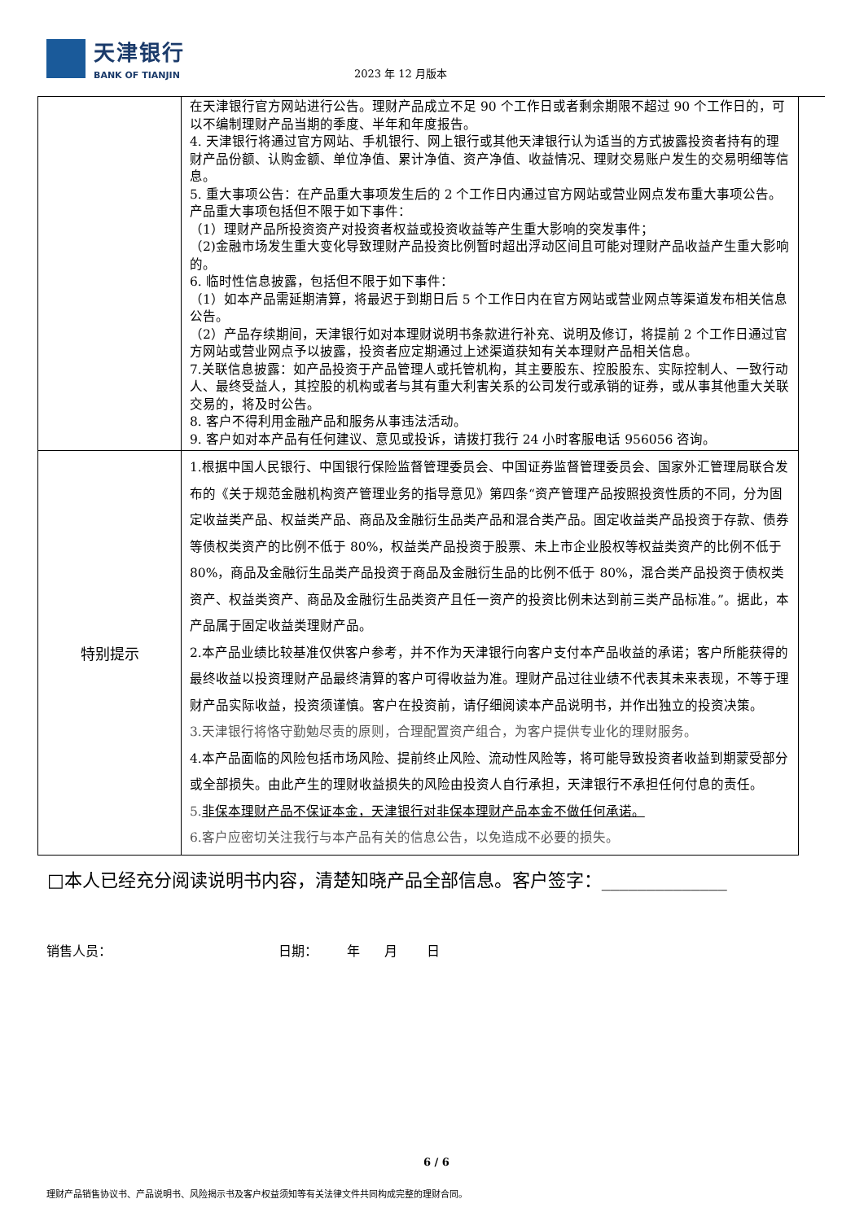天津银行
BANK OF TIANJIN
2023 年 12 月版本
| | 在天津银行官方网站进行公告。理财产品成立不足 90 个工作日或者剩余期限不超过 90 个工作日的，可以不编制理财产品当期的季度、半年和年度报告。 4. 天津银行将通过官方网站、手机银行、网上银行或其他天津银行认为适当的方式披露投资者持有的理财产品份额、认购金额、单位净值、累计净值、资产净值、收益情况、理财交易账户发生的交易明细等信息。 5. 重大事项公告：在产品重大事项发生后的 2 个工作日内通过官方网站或营业网点发布重大事项公告。产品重大事项包括但不限于如下事件： （1）理财产品所投资资产对投资者权益或投资收益等产生重大影响的突发事件； （2)金融市场发生重大变化导致理财产品投资比例暂时超出浮动区间且可能对理财产品收益产生重大影响的。 6. 临时性信息披露，包括但不限于如下事件： （1）如本产品需延期清算，将最迟于到期日后 5 个工作日内在官方网站或营业网点等渠道发布相关信息公告。 （2）产品存续期间，天津银行如对本理财说明书条款进行补充、说明及修订，将提前 2 个工作日通过官方网站或营业网点予以披露，投资者应定期通过上述渠道获知有关本理财产品相关信息。 7.关联信息披露：如产品投资于产品管理人或托管机构，其主要股东、控股股东、实际控制人、一致行动人、最终受益人，其控股的机构或者与其有重大利害关系的公司发行或承销的证券，或从事其他重大关联交易的，将及时公告。 8. 客户不得利用金融产品和服务从事违法活动。 9. 客户如对本产品有任何建议、意见或投诉，请拨打我行 24 小时客服电话 956056 咨询。 |
| 特别提示 | 1.根据中国人民银行、中国银行保险监督管理委员会、中国证券监督管理委员会、国家外汇管理局联合发布的《关于规范金融机构资产管理业务的指导意见》第四条“资产管理产品按照投资性质的不同，分为固定收益类产品、权益类产品、商品及金融衍生品类产品和混合类产品。固定收益类产品投资于存款、债券等债权类资产的比例不低于 80%，权益类产品投资于股票、未上市企业股权等权益类资产的比例不低于 80%，商品及金融衍生品类产品投资于商品及金融衍生品的比例不低于 80%，混合类产品投资于债权类资产、权益类资产、商品及金融衍生品类资产且任一资产的投资比例未达到前三类产品标准。”。据此，本产品属于固定收益类理财产品。 2.本产品业绩比较基准仅供客户参考，并不作为天津银行向客户支付本产品收益的承诺；客户所能获得的最终收益以投资理财产品最终清算的客户可得收益为准。理财产品过往业绩不代表其未来表现，不等于理财产品实际收益，投资须谨慎。客户在投资前，请仔细阅读本产品说明书，并作出独立的投资决策。 3.天津银行将恪守勤勉尽责的原则，合理配置资产组合，为客户提供专业化的理财服务。 4.本产品面临的风险包括市场风险、提前终止风险、流动性风险等，将可能导致投资者收益到期蒙受部分或全部损失。由此产生的理财收益损失的风险由投资人自行承担，天津银行不承担任何付息的责任。 5. 非保本理财产品不保证本金，天津银行对非保本理财产品本金不做任何承诺。 6.客户应密切关注我行与本产品有关的信息公告，以免造成不必要的损失。 |
□本人已经充分阅读说明书内容，清楚知晓产品全部信息。客户签字：______________
销售人员： 日期： 年 月 日
6 / 6
理财产品销售协议书、产品说明书、风险揭示书及客户权益须知等有关法律文件共同构成完整的理财合同。